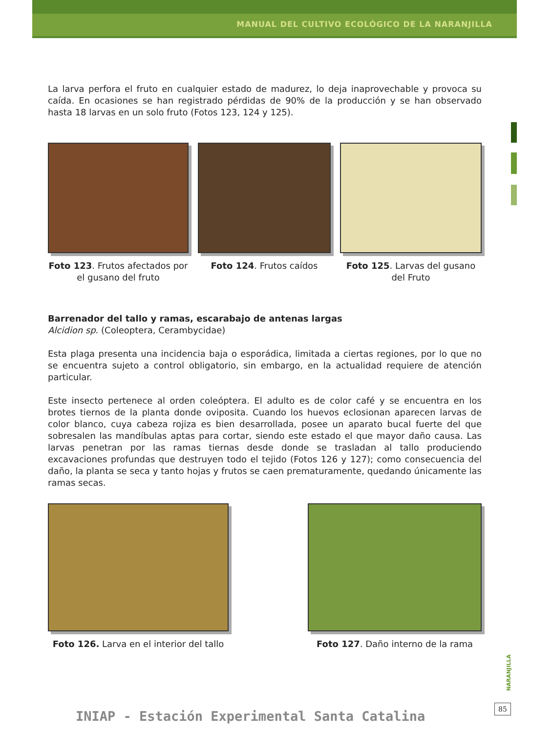MANUAL DEL CULTIVO ECOLÓGICO DE LA NARANJILLA
La larva perfora el fruto en cualquier estado de madurez, lo deja inaprovechable y provoca su caída. En ocasiones se han registrado pérdidas de 90% de la producción y se han observado hasta 18 larvas en un solo fruto (Fotos 123, 124 y 125).
Foto 123. Frutos afectados por el gusano del fruto
Foto 124. Frutos caídos Foto 125. Larvas del gusano del Fruto
Barrenador del tallo y ramas, escarabajo de antenas largas
Alcidion sp. (Coleoptera, Cerambycidae)
Esta plaga presenta una incidencia baja o esporádica, limitada a ciertas regiones, por lo que no se encuentra sujeto a control obligatorio, sin embargo, en la actualidad requiere de atención particular.
Este insecto pertenece al orden coleóptera. El adulto es de color café y se encuentra en los brotes tiernos de la planta donde oviposita. Cuando los huevos eclosionan aparecen larvas de color blanco, cuya cabeza rojiza es bien desarrollada, posee un aparato bucal fuerte del que sobresalen las mandíbulas aptas para cortar, siendo este estado el que mayor daño causa. Las larvas penetran por las ramas tiernas desde donde se trasladan al tallo produciendo excavaciones profundas que destruyen todo el tejido (Fotos 126 y 127); como consecuencia del daño, la planta se seca y tanto hojas y frutos se caen prematuramente, quedando únicamente las ramas secas.
Foto 126. Larva en el interior del tallo
Foto 127. Daño interno de la rama
NARANJILLA
85
INIAP - Estación Experimental Santa Catalina